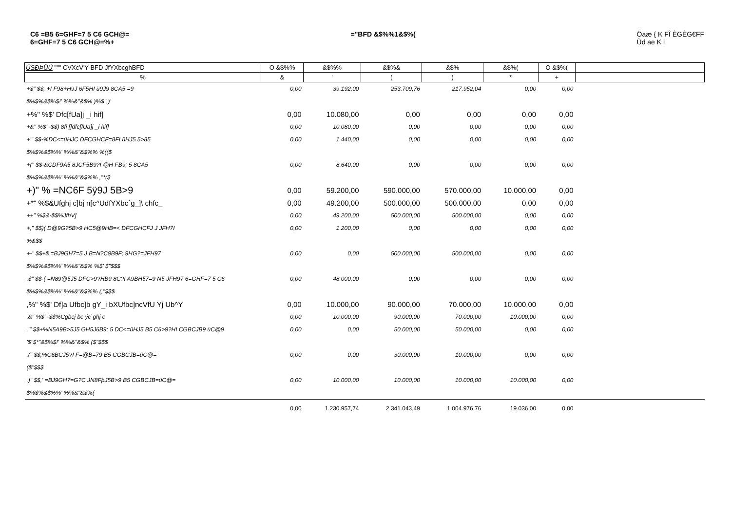C6 =B5 6=GHF=7 5 C6 GCH@=
6=GHF=7 5 C6 GCH@=%+
="BFD &$%%1&$%( Öaæ { K FÎ ÈGÈG€FF
Ùd ae K l
| ÚSÐÞÜÚ """ CVXcV'Y BFD JfYXbcghBFD | O &$%% | &$%% | &$%& | &$% | &$%( | O &$%( | |
| --- | --- | --- | --- | --- | --- | --- | --- |
| % | & | ' | ( | ) | * | + | |
| +$" $$, +I F98+H9J 6F5HI ü9J9 8CA5 =9 | 0,00 | 39.192,00 | 253.709,76 | 217.952,04 | 0,00 | 0,00 | |
| $%$%&$%$!' %%&"&$% )%$",)' | | | | | | | |
| +%" %$' Dfc[fUa]j _i hif] | 0,00 | 10.080,00 | 0,00 | 0,00 | 0,00 | 0,00 | |
| +&" %$' -$$) 8fi []dfc[fUa]j _i hif] | 0,00 | 10.080,00 | 0,00 | 0,00 | 0,00 | 0,00 | |
| +'" $$-%DC<=üHJC DFCGHCF=8FI üHJ5 5>85 | 0,00 | 1.440,00 | 0,00 | 0,00 | 0,00 | 0,00 | |
| $%$%&$%%' %%&"&$%% %(($ | | | | | | | |
| +(" $$-&CDF9A5 8JCF5B9?I @H FB9; 5 8CA5 | 0,00 | 8.640,00 | 0,00 | 0,00 | 0,00 | 0,00 | |
| $%$%&$%%' %%&"&$%% ,"*($ | | | | | | | |
| +)" % =NC6F 5ÿ9J 5B>9 | 0,00 | 59.200,00 | 590.000,00 | 570.000,00 | 10.000,00 | 0,00 | |
| +*" %$&Ufghj c]bj n[c^UdfYXbc`g_]\ chfc_ | 0,00 | 49.200,00 | 500.000,00 | 500.000,00 | 0,00 | 0,00 | |
| ++" %$&-$$%JfhV] | 0,00 | 49.200,00 | 500.000,00 | 500.000,00 | 0,00 | 0,00 | |
| +," $$)( D@9G?5B>9 HC5@9HB=< DFCGHCFJ J JFH7I | 0,00 | 1.200,00 | 0,00 | 0,00 | 0,00 | 0,00 | |
| %&$$ | | | | | | | |
| +-" $$+$ =BJ9GH7=5 J B=N?C9B9F; 9HG?=JFH97 | 0,00 | 0,00 | 500.000,00 | 500.000,00 | 0,00 | 0,00 | |
| $%$%&$%%' %%&"&$% %$' $"$$$ | | | | | | | |
| ,$" $$-( =N89@5J5 DFC>9?HB9 8C?I A9BH57=9 N5 JFH97 6=GHF=7 5 C6 | 0,00 | 48.000,00 | 0,00 | 0,00 | 0,00 | 0,00 | |
| $%$%&$%%' %%&"&$%% (,"$$$ | | | | | | | |
| ,%" %$' Df]a Ufbc]b gY_i bXUfbc]ncVfU Yj Ub^Y | 0,00 | 10.000,00 | 90.000,00 | 70.000,00 | 10.000,00 | 0,00 | |
| ,&" %$' -$$%Cgbcj bc ýc`ghj c | 0,00 | 10.000,00 | 90.000,00 | 70.000,00 | 10.000,00 | 0,00 | |
| ,'" $$+%N5A9B>5J5 GH5J6B9; 5 DC<=üHJ5 B5 C6>9?HI CGBCJB9 üC@9 | 0,00 | 0,00 | 50.000,00 | 50.000,00 | 0,00 | 0,00 | |
| '$"$*"&$%$!' %%&"&$% ($"$$$ | | | | | | | |
| ,(" $$,%C6BCJ5?I F=@B=79 B5 CGBCJB=üC@= | 0,00 | 0,00 | 30.000,00 | 10.000,00 | 0,00 | 0,00 | |
| ($"$$$ | | | | | | | |
| ,)" $$,' =BJ9GH7=G?C JN8FþJ5B>9 B5 CGBCJB=üC@= | 0,00 | 10.000,00 | 10.000,00 | 10.000,00 | 10.000,00 | 0,00 | |
| $%$%&$%%' %%&"&$%( | | | | | | | |
| | 0,00 | 1.230.957,74 | 2.341.043,49 | 1.004.976,76 | 19.036,00 | 0,00 | |